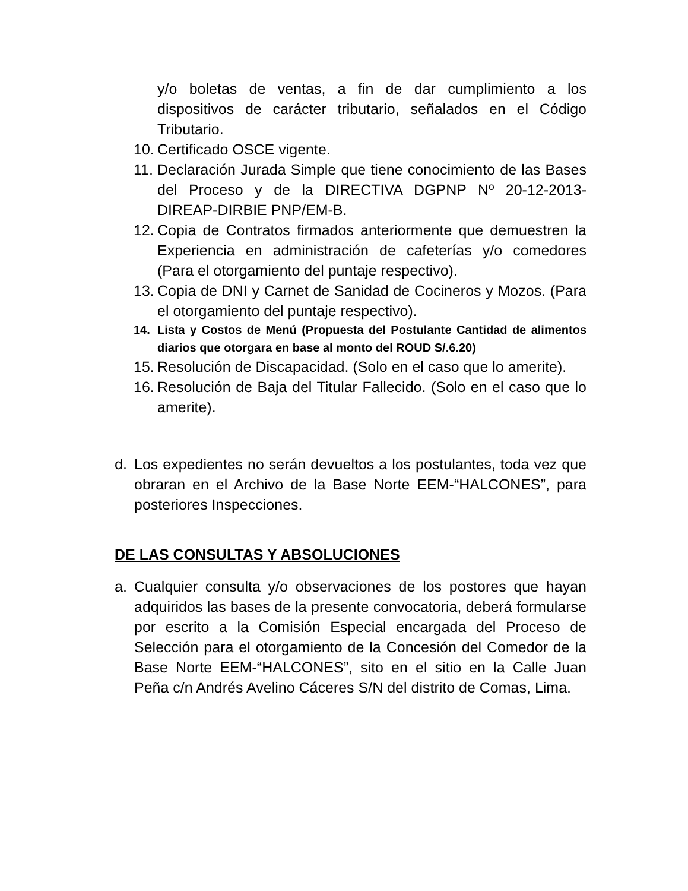y/o boletas de ventas, a fin de dar cumplimiento a los dispositivos de carácter tributario, señalados en el Código Tributario.
10. Certificado OSCE vigente.
11. Declaración Jurada Simple que tiene conocimiento de las Bases del Proceso y de la DIRECTIVA DGPNP Nº 20-12-2013-DIREAP-DIRBIE PNP/EM-B.
12. Copia de Contratos firmados anteriormente que demuestren la Experiencia en administración de cafeterías y/o comedores (Para el otorgamiento del puntaje respectivo).
13. Copia de DNI y Carnet de Sanidad de Cocineros y Mozos. (Para el otorgamiento del puntaje respectivo).
14. Lista y Costos de Menú (Propuesta del Postulante Cantidad de alimentos diarios que otorgara en base al monto del ROUD S/.6.20)
15. Resolución de Discapacidad. (Solo en el caso que lo amerite).
16. Resolución de Baja del Titular Fallecido. (Solo en el caso que lo amerite).
d. Los expedientes no serán devueltos a los postulantes, toda vez que obraran en el Archivo de la Base Norte EEM-“HALCONES”, para posteriores Inspecciones.
DE LAS CONSULTAS Y ABSOLUCIONES
a. Cualquier consulta y/o observaciones de los postores que hayan adquiridos las bases de la presente convocatoria, deberá formularse por escrito a la Comisión Especial encargada del Proceso de Selección para el otorgamiento de la Concesión del Comedor de la Base Norte EEM-“HALCONES”, sito en el sitio en la Calle Juan Peña c/n Andrés Avelino Cáceres S/N del distrito de Comas, Lima.